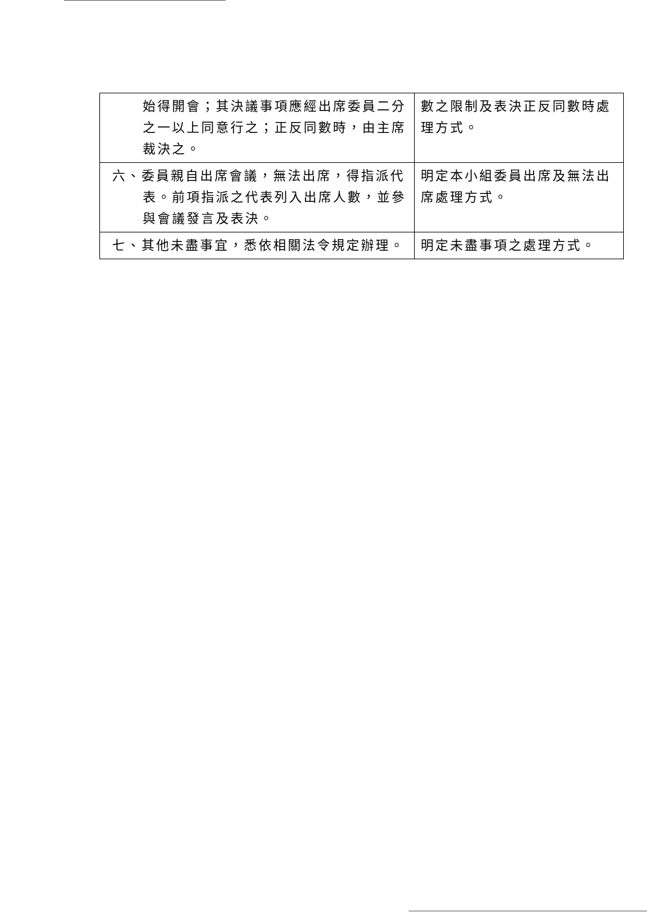| 始得開會；其決議事項應經出席委員二分之一以上同意行之；正反同數時，由主席裁決之。 | 數之限制及表決正反同數時處理方式。 |
| 六、委員親自出席會議，無法出席，得指派代表。前項指派之代表列入出席人數，並參與會議發言及表決。 | 明定本小組委員出席及無法出席處理方式。 |
| 七、其他未盡事宜，悉依相關法令規定辦理。 | 明定未盡事項之處理方式。 |